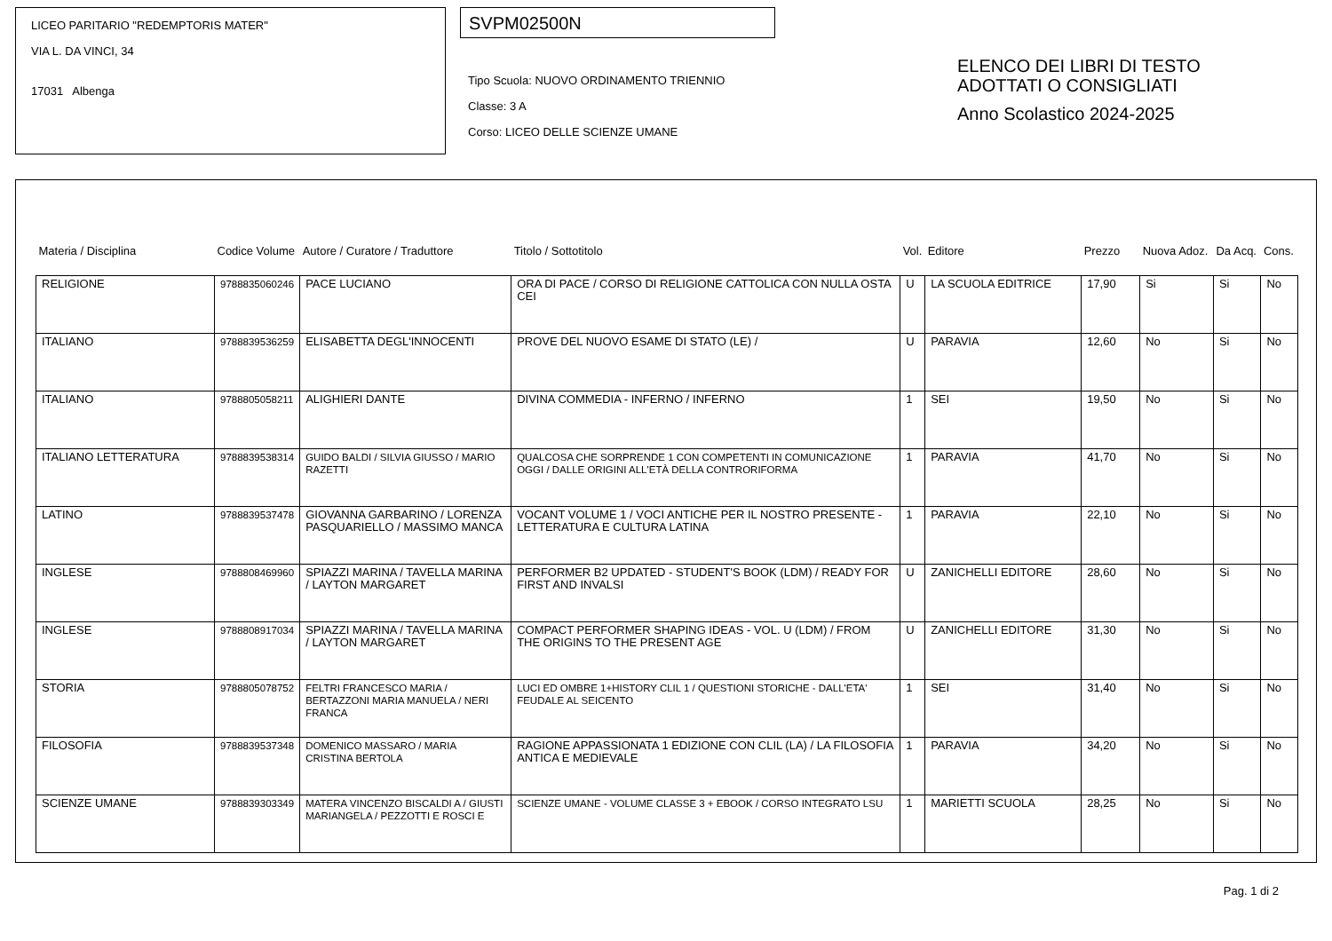LICEO PARITARIO "REDEMPTORIS MATER"
VIA L. DA VINCI, 34
17031 Albenga
SVPM02500N
Tipo Scuola: NUOVO ORDINAMENTO TRIENNIO
Classe: 3 A
Corso: LICEO DELLE SCIENZE UMANE
ELENCO DEI LIBRI DI TESTO
ADOTTATI O CONSIGLIATI
Anno Scolastico 2024-2025
| Materia / Disciplina | Codice Volume | Autore / Curatore / Traduttore | Titolo / Sottotitolo | Vol. | Editore | Prezzo | Nuova Adoz. | Da Acq. | Cons. |
| --- | --- | --- | --- | --- | --- | --- | --- | --- | --- |
| RELIGIONE | 9788835060246 | PACE LUCIANO | ORA DI PACE / CORSO DI RELIGIONE CATTOLICA CON NULLA OSTA CEI | U | LA SCUOLA EDITRICE | 17,90 | Si | Si | No |
| ITALIANO | 9788839536259 | ELISABETTA DEGL'INNOCENTI | PROVE DEL NUOVO ESAME DI STATO (LE) / | U | PARAVIA | 12,60 | No | Si | No |
| ITALIANO | 9788805058211 | ALIGHIERI DANTE | DIVINA COMMEDIA - INFERNO / INFERNO | 1 | SEI | 19,50 | No | Si | No |
| ITALIANO LETTERATURA | 9788839538314 | GUIDO BALDI / SILVIA GIUSSO / MARIO RAZETTI | QUALCOSA CHE SORPRENDE 1 CON COMPETENTI IN COMUNICAZIONE OGGI / DALLE ORIGINI ALL'ETÀ DELLA CONTRORIFORMA | 1 | PARAVIA | 41,70 | No | Si | No |
| LATINO | 9788839537478 | GIOVANNA GARBARINO / LORENZA PASQUARIELLO / MASSIMO MANCA | VOCANT VOLUME 1 / VOCI ANTICHE PER IL NOSTRO PRESENTE - LETTERATURA E CULTURA LATINA | 1 | PARAVIA | 22,10 | No | Si | No |
| INGLESE | 9788808469960 | SPIAZZI MARINA / TAVELLA MARINA / LAYTON MARGARET | PERFORMER B2 UPDATED - STUDENT'S BOOK (LDM) / READY FOR FIRST AND INVALSI | U | ZANICHELLI EDITORE | 28,60 | No | Si | No |
| INGLESE | 9788808917034 | SPIAZZI MARINA / TAVELLA MARINA / LAYTON MARGARET | COMPACT PERFORMER SHAPING IDEAS - VOL. U (LDM) / FROM THE ORIGINS TO THE PRESENT AGE | U | ZANICHELLI EDITORE | 31,30 | No | Si | No |
| STORIA | 9788805078752 | FELTRI FRANCESCO MARIA / BERTAZZONI MARIA MANUELA / NERI FRANCA | LUCI ED OMBRE 1+HISTORY CLIL 1 / QUESTIONI STORICHE - DALL'ETA' FEUDALE AL SEICENTO | 1 | SEI | 31,40 | No | Si | No |
| FILOSOFIA | 9788839537348 | DOMENICO MASSARO / MARIA CRISTINA BERTOLA | RAGIONE APPASSIONATA 1 EDIZIONE CON CLIL (LA) / LA FILOSOFIA ANTICA E MEDIEVALE | 1 | PARAVIA | 34,20 | No | Si | No |
| SCIENZE UMANE | 9788839303349 | MATERA VINCENZO BISCALDI A / GIUSTI MARIANGELA / PEZZOTTI E ROSCI E | SCIENZE UMANE - VOLUME CLASSE 3 + EBOOK / CORSO INTEGRATO LSU | 1 | MARIETTI SCUOLA | 28,25 | No | Si | No |
Pag. 1 di 2